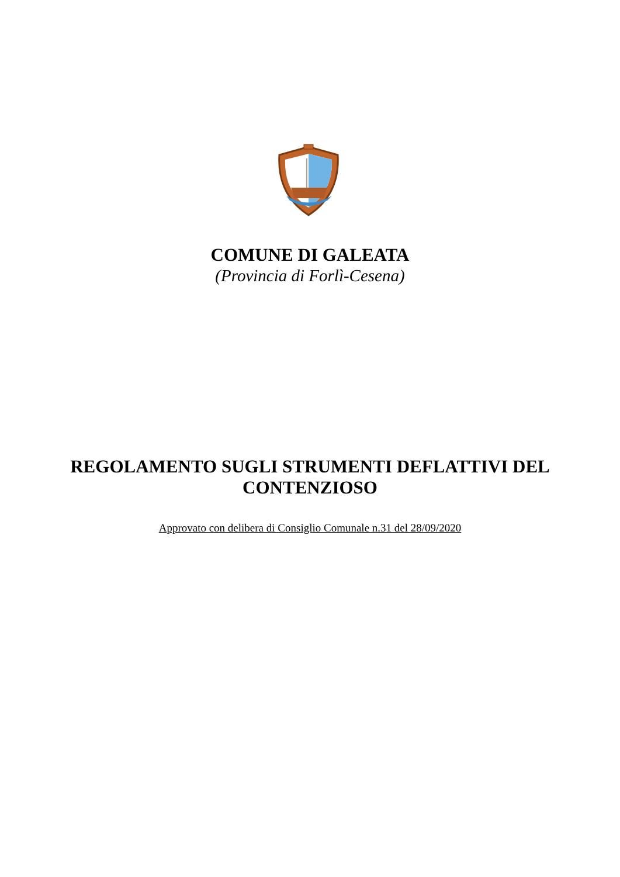COMUNE DI GALEATA
(Provincia di Forlì-Cesena)
REGOLAMENTO SUGLI STRUMENTI DEFLATTIVI DEL
CONTENZIOSO
Approvato con delibera di Consiglio Comunale n.31 del 28/09/2020